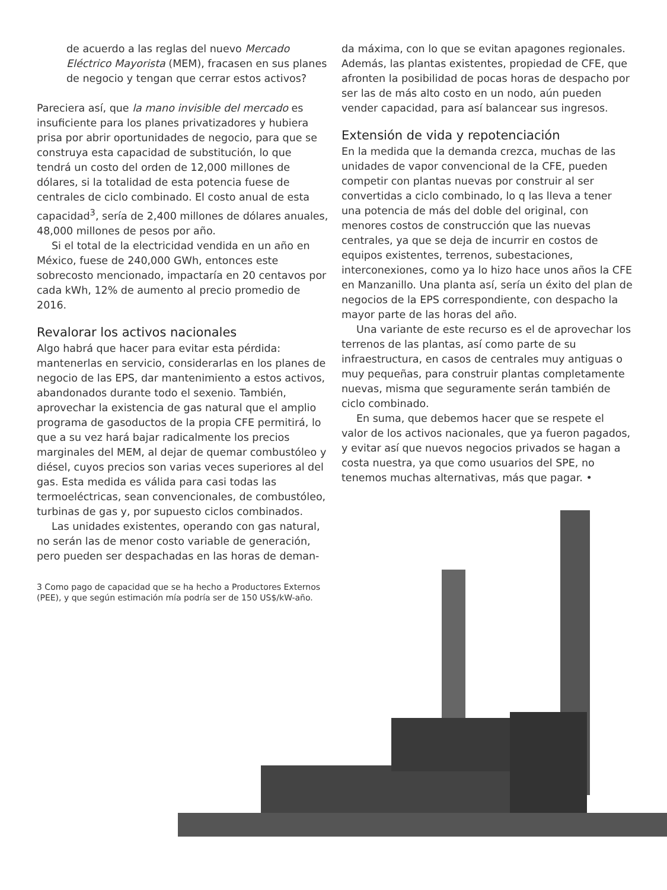de acuerdo a las reglas del nuevo Mercado Eléctrico Mayorista (MEM), fracasen en sus planes de negocio y tengan que cerrar estos activos?
Pareciera así, que la mano invisible del mercado es insuficiente para los planes privatizadores y hubiera prisa por abrir oportunidades de negocio, para que se construya esta capacidad de substitución, lo que tendrá un costo del orden de 12,000 millones de dólares, si la totalidad de esta potencia fuese de centrales de ciclo combinado. El costo anual de esta capacidad<sup>3</sup>, sería de 2,400 millones de dólares anuales, 48,000 millones de pesos por año.
Si el total de la electricidad vendida en un año en México, fuese de 240,000 GWh, entonces este sobrecosto mencionado, impactaría en 20 centavos por cada kWh, 12% de aumento al precio promedio de 2016.
Revalorar los activos nacionales
Algo habrá que hacer para evitar esta pérdida: mantenerlas en servicio, considerarlas en los planes de negocio de las EPS, dar mantenimiento a estos activos, abandonados durante todo el sexenio. También, aprovechar la existencia de gas natural que el amplio programa de gasoductos de la propia CFE permitirá, lo que a su vez hará bajar radicalmente los precios marginales del MEM, al dejar de quemar combustóleo y diésel, cuyos precios son varias veces superiores al del gas. Esta medida es válida para casi todas las termoeléctricas, sean convencionales, de combustóleo, turbinas de gas y, por supuesto ciclos combinados.
Las unidades existentes, operando con gas natural, no serán las de menor costo variable de generación, pero pueden ser despachadas en las horas de deman-
3 Como pago de capacidad que se ha hecho a Productores Externos (PEE), y que según estimación mía podría ser de 150 US$/kW-año.
da máxima, con lo que se evitan apagones regionales. Además, las plantas existentes, propiedad de CFE, que afronten la posibilidad de pocas horas de despacho por ser las de más alto costo en un nodo, aún pueden vender capacidad, para así balancear sus ingresos.
Extensión de vida y repotenciación
En la medida que la demanda crezca, muchas de las unidades de vapor convencional de la CFE, pueden competir con plantas nuevas por construir al ser convertidas a ciclo combinado, lo q las lleva a tener una potencia de más del doble del original, con menores costos de construcción que las nuevas centrales, ya que se deja de incurrir en costos de equipos existentes, terrenos, subestaciones, interconexiones, como ya lo hizo hace unos años la CFE en Manzanillo. Una planta así, sería un éxito del plan de negocios de la EPS correspondiente, con despacho la mayor parte de las horas del año.
Una variante de este recurso es el de aprovechar los terrenos de las plantas, así como parte de su infraestructura, en casos de centrales muy antiguas o muy pequeñas, para construir plantas completamente nuevas, misma que seguramente serán también de ciclo combinado.
En suma, que debemos hacer que se respete el valor de los activos nacionales, que ya fueron pagados, y evitar así que nuevos negocios privados se hagan a costa nuestra, ya que como usuarios del SPE, no tenemos muchas alternativas, más que pagar. •